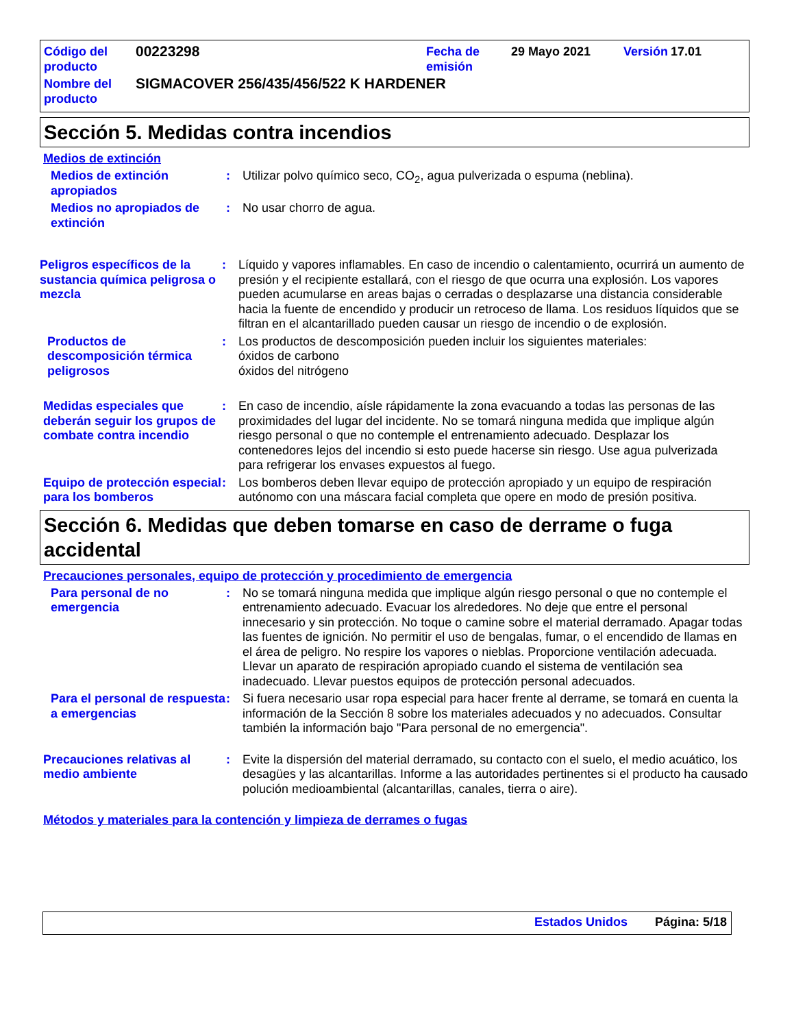| Código del producto | 00223298 | Fecha de emisión | 29 Mayo 2021 | Versión | 17.01 |
| Nombre del producto | SIGMACOVER 256/435/456/522 K HARDENER | | | | |
Sección 5. Medidas contra incendios
Medios de extinción
Medios de extinción apropiados : Utilizar polvo químico seco, CO<sub>2</sub>, agua pulverizada o espuma (neblina).
Medios no apropiados de extinción
: No usar chorro de agua.
Peligros específicos de la sustancia química peligrosa o mezcla
: Líquido y vapores inflamables. En caso de incendio o calentamiento, ocurrirá un aumento de presión y el recipiente estallará, con el riesgo de que ocurra una explosión. Los vapores pueden acumularse en areas bajas o cerradas o desplazarse una distancia considerable hacia la fuente de encendido y producir un retroceso de llama. Los residuos líquidos que se filtran en el alcantarillado pueden causar un riesgo de incendio o de explosión.
Productos de descomposición térmica peligrosos
: Los productos de descomposición pueden incluir los siguientes materiales:
óxidos de carbono
óxidos del nitrógeno
Medidas especiales que deberán seguir los grupos de combate contra incendio
: En caso de incendio, aísle rápidamente la zona evacuando a todas las personas de las proximidades del lugar del incidente. No se tomará ninguna medida que implique algún riesgo personal o que no contemple el entrenamiento adecuado. Desplazar los contenedores lejos del incendio si esto puede hacerse sin riesgo. Use agua pulverizada para refrigerar los envases expuestos al fuego.
Equipo de protección especial para los bomberos
: Los bomberos deben llevar equipo de protección apropiado y un equipo de respiración autónomo con una máscara facial completa que opere en modo de presión positiva.
Sección 6. Medidas que deben tomarse en caso de derrame o fuga accidental
Precauciones personales, equipo de protección y procedimiento de emergencia
Para personal de no emergencia : No se tomará ninguna medida que implique algún riesgo personal o que no contemple el entrenamiento adecuado. Evacuar los alrededores. No deje que entre el personal innecesario y sin protección. No toque o camine sobre el material derramado. Apagar todas las fuentes de ignición. No permitir el uso de bengalas, fumar, o el encendido de llamas en el área de peligro. No respire los vapores o nieblas. Proporcione ventilación adecuada. Llevar un aparato de respiración apropiado cuando el sistema de ventilación sea inadecuado. Llevar puestos equipos de protección personal adecuados.
Para el personal de respuesta a emergencias
: Si fuera necesario usar ropa especial para hacer frente al derrame, se tomará en cuenta la información de la Sección 8 sobre los materiales adecuados y no adecuados. Consultar también la información bajo "Para personal de no emergencia".
Precauciones relativas al medio ambiente
: Evite la dispersión del material derramado, su contacto con el suelo, el medio acuático, los desagües y las alcantarillas. Informe a las autoridades pertinentes si el producto ha causado polución medioambiental (alcantarillas, canales, tierra o aire).
Métodos y materiales para la contención y limpieza de derrames o fugas
Estados Unidos Página: 5/18